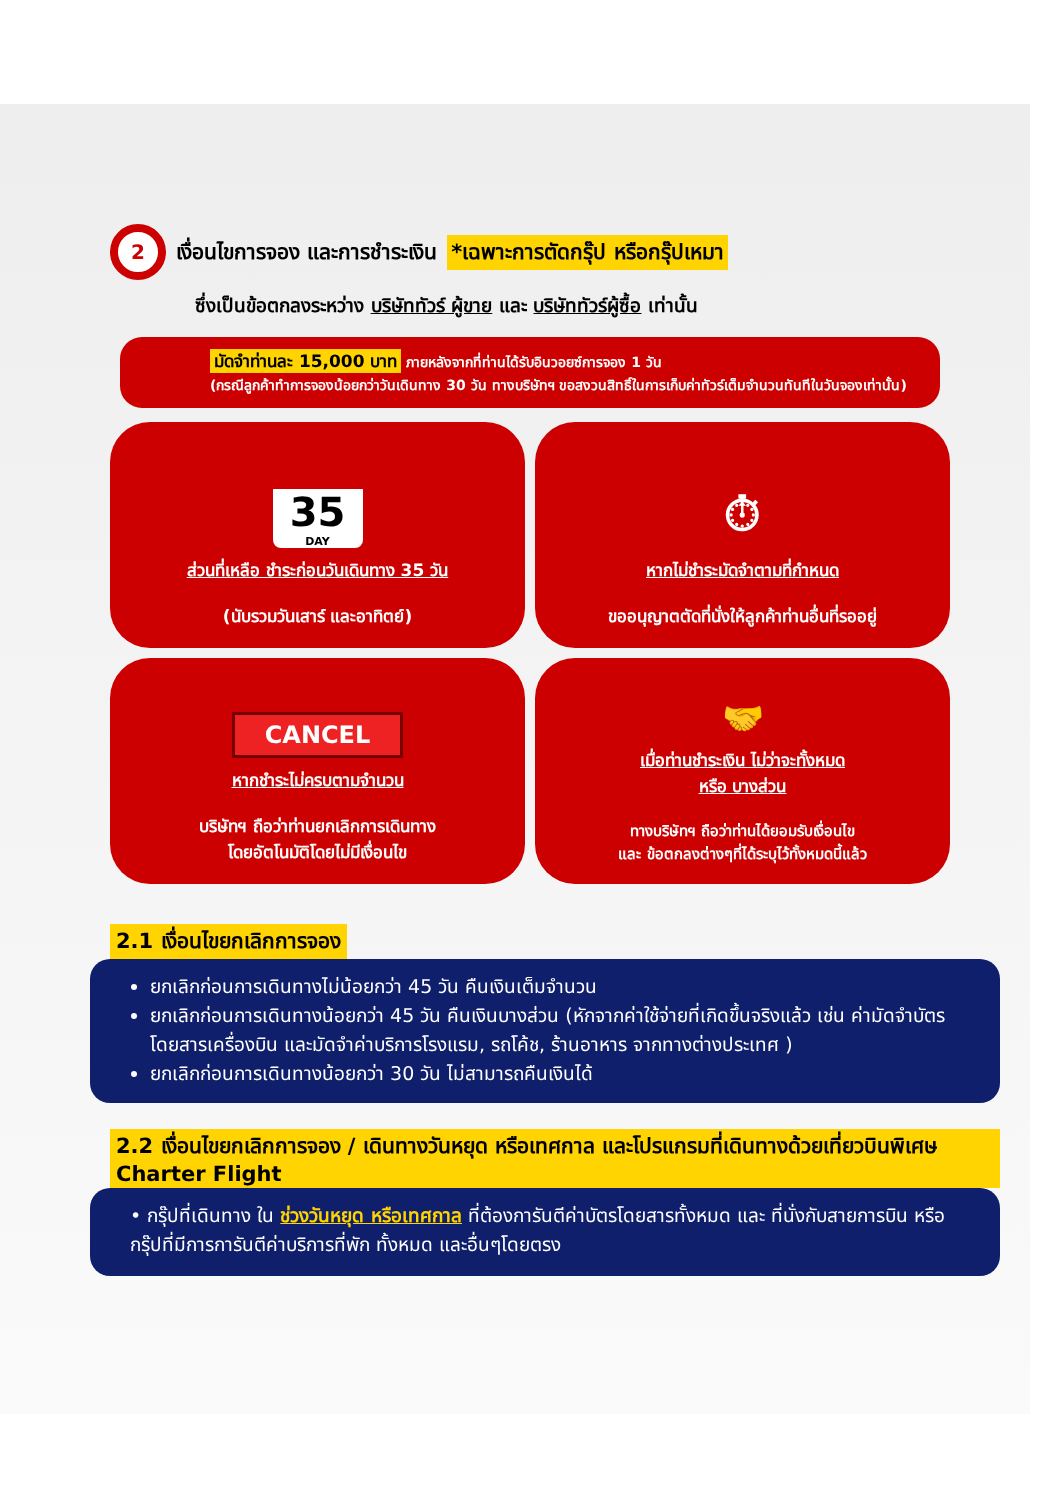2 เงื่อนไขการจอง และการชำระเงิน *เฉพาะการตัดกรุ๊ป หรือกรุ๊ปเหมา
ซึ่งเป็นข้อตกลงระหว่าง บริษัททัวร์ ผู้ขาย และ บริษัททัวร์ผู้ซื้อ เท่านั้น
มัดจำท่านละ 15,000 บาท ภายหลังจากที่ท่านได้รับอินวอยซ์การจอง 1 วัน
(กรณีลูกค้าทำการจองน้อยกว่าวันเดินทาง 30 วัน ทางบริษัทฯ ขอสงวนสิทธิ์ในการเก็บค่าทัวร์เต็มจำนวนทันทีในวันจองเท่านั้น)
35
DAY
ส่วนที่เหลือ ชำระก่อนวันเดินทาง 35 วัน
(นับรวมวันเสาร์ และอาทิตย์)
⏱
หากไม่ชำระมัดจำตามที่กำหนด
ขออนุญาตตัดที่นั่งให้ลูกค้าท่านอื่นที่รออยู่
CANCEL
หากชำระไม่ครบตามจำนวน
บริษัทฯ ถือว่าท่านยกเลิกการเดินทาง
โดยอัตโนมัติโดยไม่มีเงื่อนไข
🤝
เมื่อท่านชำระเงิน ไม่ว่าจะทั้งหมด
หรือ บางส่วน
ทางบริษัทฯ ถือว่าท่านได้ยอมรับเงื่อนไข
และ ข้อตกลงต่างๆที่ได้ระบุไว้ทั้งหมดนี้แล้ว
2.1 เงื่อนไขยกเลิกการจอง
ยกเลิกก่อนการเดินทางไม่น้อยกว่า 45 วัน คืนเงินเต็มจำนวน
ยกเลิกก่อนการเดินทางน้อยกว่า 45 วัน คืนเงินบางส่วน (หักจากค่าใช้จ่ายที่เกิดขึ้นจริงแล้ว เช่น ค่ามัดจำบัตรโดยสารเครื่องบิน และมัดจำค่าบริการโรงแรม, รถโค้ช, ร้านอาหาร จากทางต่างประเทศ )
ยกเลิกก่อนการเดินทางน้อยกว่า 30 วัน ไม่สามารถคืนเงินได้
2.2 เงื่อนไขยกเลิกการจอง / เดินทางวันหยุด หรือเทศกาล และโปรแกรมที่เดินทางด้วยเที่ยวบินพิเศษ Charter Flight
• กรุ๊ปที่เดินทาง ใน ช่วงวันหยุด หรือเทศกาล ที่ต้องการันตีค่าบัตรโดยสารทั้งหมด และ ที่นั่งกับสายการบิน หรือกรุ๊ปที่มีการการันตีค่าบริการที่พัก ทั้งหมด และอื่นๆโดยตรง